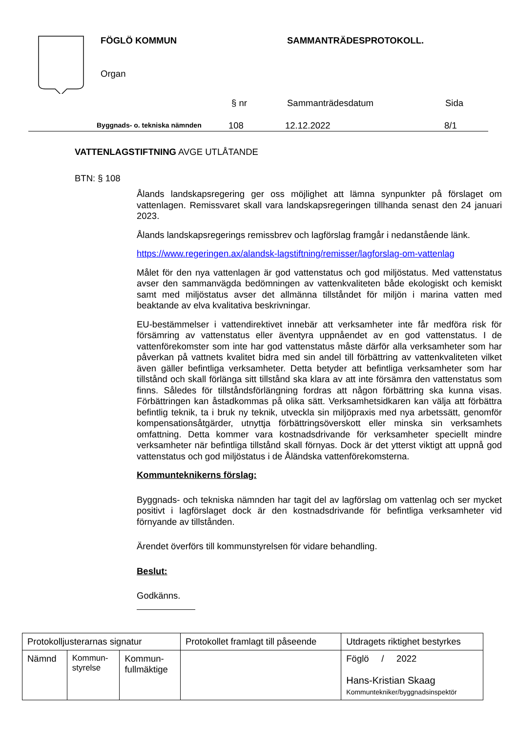FÖGLÖ KOMMUN SAMMANTRÄDESPROTOKOLL.
Organ
§ nr Sammanträdesdatum Sida
Byggnads- o. tekniska nämnden 108 12.12.2022 8/1
VATTENLAGSTIFTNING AVGE UTLÅTANDE
BTN: § 108
Ålands landskapsregering ger oss möjlighet att lämna synpunkter på förslaget om vattenlagen. Remissvaret skall vara landskapsregeringen tillhanda senast den 24 januari 2023.
Ålands landskapsregerings remissbrev och lagförslag framgår i nedanstående länk.
https://www.regeringen.ax/alandsk-lagstiftning/remisser/lagforslag-om-vattenlag
Målet för den nya vattenlagen är god vattenstatus och god miljöstatus. Med vattenstatus avser den sammanvägda bedömningen av vattenkvaliteten både ekologiskt och kemiskt samt med miljöstatus avser det allmänna tillståndet för miljön i marina vatten med beaktande av elva kvalitativa beskrivningar.
EU-bestämmelser i vattendirektivet innebär att verksamheter inte får medföra risk för försämring av vattenstatus eller äventyra uppnåendet av en god vattenstatus. I de vattenförekomster som inte har god vattenstatus måste därför alla verksamheter som har påverkan på vattnets kvalitet bidra med sin andel till förbättring av vattenkvaliteten vilket även gäller befintliga verksamheter. Detta betyder att befintliga verksamheter som har tillstånd och skall förlänga sitt tillstånd ska klara av att inte försämra den vattenstatus som finns. Således för tillståndsförlängning fordras att någon förbättring ska kunna visas. Förbättringen kan åstadkommas på olika sätt. Verksamhetsidkaren kan välja att förbättra befintlig teknik, ta i bruk ny teknik, utveckla sin miljöpraxis med nya arbetssätt, genomför kompensationsåtgärder, utnyttja förbättringsöverskott eller minska sin verksamhets omfattning. Detta kommer vara kostnadsdrivande för verksamheter speciellt mindre verksamheter när befintliga tillstånd skall förnyas. Dock är det ytterst viktigt att uppnå god vattenstatus och god miljöstatus i de Åländska vattenförekomsterna.
Kommunteknikerns förslag:
Byggnads- och tekniska nämnden har tagit del av lagförslag om vattenlag och ser mycket positivt i lagförslaget dock är den kostnadsdrivande för befintliga verksamheter vid förnyande av tillstånden.
Ärendet överförs till kommunstyrelsen för vidare behandling.
Beslut:
Godkänns.
| Protokolljusterarnas signatur | | | Protokollet framlagt till påseende | Utdragets riktighet bestyrkes |
| Nämnd | Kommun- styrelse | Kommun- fullmäktige | | Föglö / 2022 Hans-Kristian Skaag Kommuntekniker/byggnadsinspektör |